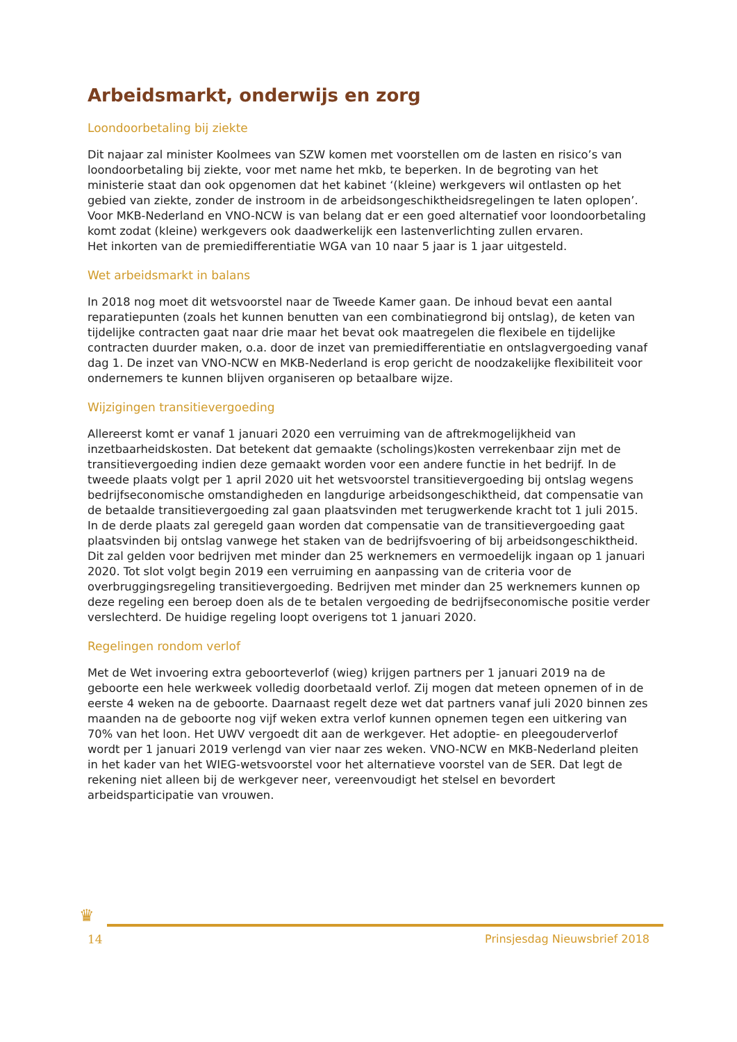Arbeidsmarkt, onderwijs en zorg
Loondoorbetaling bij ziekte
Dit najaar zal minister Koolmees van SZW komen met voorstellen om de lasten en risico’s van loondoorbetaling bij ziekte, voor met name het mkb, te beperken. In de begroting van het ministerie staat dan ook opgenomen dat het kabinet ‘(kleine) werkgevers wil ontlasten op het gebied van ziekte, zonder de instroom in de arbeidsongeschiktheidsregelingen te laten oplopen’. Voor MKB-Nederland en VNO-NCW is van belang dat er een goed alternatief voor loondoorbetaling komt zodat (kleine) werkgevers ook daadwerkelijk een lastenverlichting zullen ervaren.
Het inkorten van de premiedifferentiatie WGA van 10 naar 5 jaar is 1 jaar uitgesteld.
Wet arbeidsmarkt in balans
In 2018 nog moet dit wetsvoorstel naar de Tweede Kamer gaan. De inhoud bevat een aantal reparatiepunten (zoals het kunnen benutten van een combinatiegrond bij ontslag), de keten van tijdelijke contracten gaat naar drie maar het bevat ook maatregelen die flexibele en tijdelijke contracten duurder maken, o.a. door de inzet van premiedifferentiatie en ontslagvergoeding vanaf dag 1. De inzet van VNO-NCW en MKB-Nederland is erop gericht de noodzakelijke flexibiliteit voor ondernemers te kunnen blijven organiseren op betaalbare wijze.
Wijzigingen transitievergoeding
Allereerst komt er vanaf 1 januari 2020 een verruiming van de aftrekmogelijkheid van inzetbaarheidskosten. Dat betekent dat gemaakte (scholings)kosten verrekenbaar zijn met de transitievergoeding indien deze gemaakt worden voor een andere functie in het bedrijf. In de tweede plaats volgt per 1 april 2020 uit het wetsvoorstel transitievergoeding bij ontslag wegens bedrijfseconomische omstandigheden en langdurige arbeidsongeschiktheid, dat compensatie van de betaalde transitievergoeding zal gaan plaatsvinden met terugwerkende kracht tot 1 juli 2015. In de derde plaats zal geregeld gaan worden dat compensatie van de transitievergoeding gaat plaatsvinden bij ontslag vanwege het staken van de bedrijfsvoering of bij arbeidsongeschiktheid. Dit zal gelden voor bedrijven met minder dan 25 werknemers en vermoedelijk ingaan op 1 januari 2020. Tot slot volgt begin 2019 een verruiming en aanpassing van de criteria voor de overbruggingsregeling transitievergoeding. Bedrijven met minder dan 25 werknemers kunnen op deze regeling een beroep doen als de te betalen vergoeding de bedrijfseconomische positie verder verslechterd. De huidige regeling loopt overigens tot 1 januari 2020.
Regelingen rondom verlof
Met de Wet invoering extra geboorteverlof (wieg) krijgen partners per 1 januari 2019 na de geboorte een hele werkweek volledig doorbetaald verlof. Zij mogen dat meteen opnemen of in de eerste 4 weken na de geboorte. Daarnaast regelt deze wet dat partners vanaf juli 2020 binnen zes maanden na de geboorte nog vijf weken extra verlof kunnen opnemen tegen een uitkering van 70% van het loon. Het UWV vergoedt dit aan de werkgever. Het adoptie- en pleegouderverlof wordt per 1 januari 2019 verlengd van vier naar zes weken. VNO-NCW en MKB-Nederland pleiten in het kader van het WIEG-wetsvoorstel voor het alternatieve voorstel van de SER. Dat legt de rekening niet alleen bij de werkgever neer, vereenvoudigt het stelsel en bevordert arbeidsparticipatie van vrouwen.
♛
14 Prinsjesdag Nieuwsbrief 2018